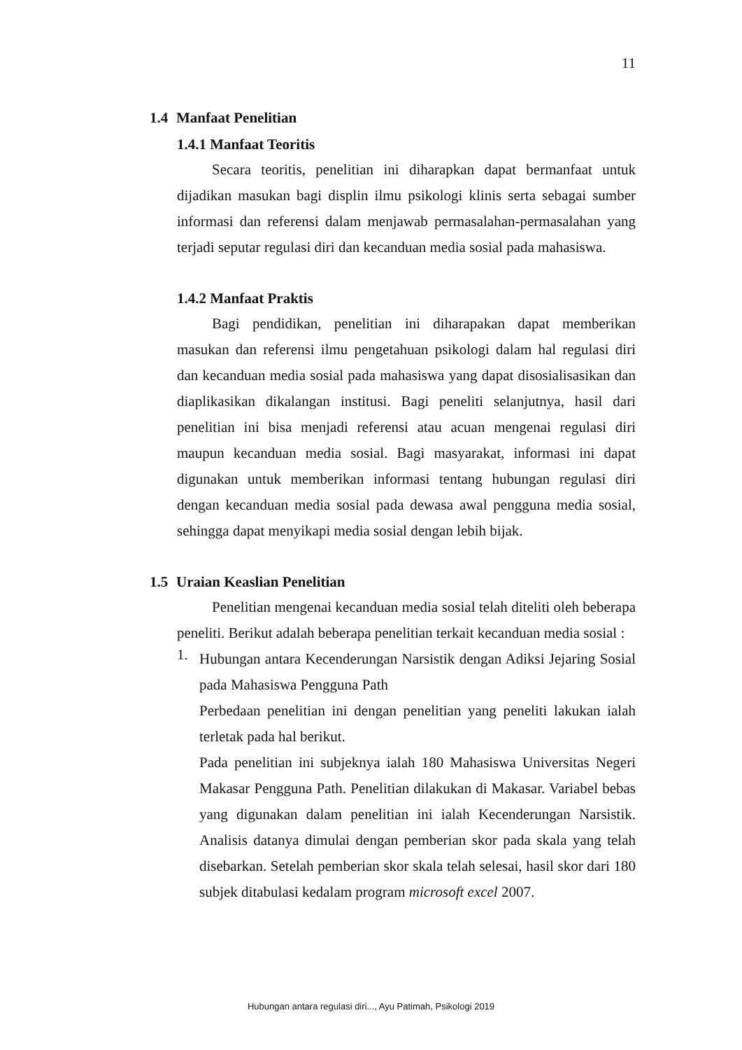11
1.4 Manfaat Penelitian
1.4.1 Manfaat Teoritis
Secara teoritis, penelitian ini diharapkan dapat bermanfaat untuk dijadikan masukan bagi displin ilmu psikologi klinis serta sebagai sumber informasi dan referensi dalam menjawab permasalahan-permasalahan yang terjadi seputar regulasi diri dan kecanduan media sosial pada mahasiswa.
1.4.2 Manfaat Praktis
Bagi pendidikan, penelitian ini diharapakan dapat memberikan masukan dan referensi ilmu pengetahuan psikologi dalam hal regulasi diri dan kecanduan media sosial pada mahasiswa yang dapat disosialisasikan dan diaplikasikan dikalangan institusi. Bagi peneliti selanjutnya, hasil dari penelitian ini bisa menjadi referensi atau acuan mengenai regulasi diri maupun kecanduan media sosial. Bagi masyarakat, informasi ini dapat digunakan untuk memberikan informasi tentang hubungan regulasi diri dengan kecanduan media sosial pada dewasa awal pengguna media sosial, sehingga dapat menyikapi media sosial dengan lebih bijak.
1.5 Uraian Keaslian Penelitian
Penelitian mengenai kecanduan media sosial telah diteliti oleh beberapa peneliti. Berikut adalah beberapa penelitian terkait kecanduan media sosial :
1.
Hubungan antara Kecenderungan Narsistik dengan Adiksi Jejaring Sosial pada Mahasiswa Pengguna Path
Perbedaan penelitian ini dengan penelitian yang peneliti lakukan ialah terletak pada hal berikut.
Pada penelitian ini subjeknya ialah 180 Mahasiswa Universitas Negeri Makasar Pengguna Path. Penelitian dilakukan di Makasar. Variabel bebas yang digunakan dalam penelitian ini ialah Kecenderungan Narsistik. Analisis datanya dimulai dengan pemberian skor pada skala yang telah disebarkan. Setelah pemberian skor skala telah selesai, hasil skor dari 180 subjek ditabulasi kedalam program microsoft excel 2007.
Hubungan antara regulasi diri..., Ayu Patimah, Psikologi 2019